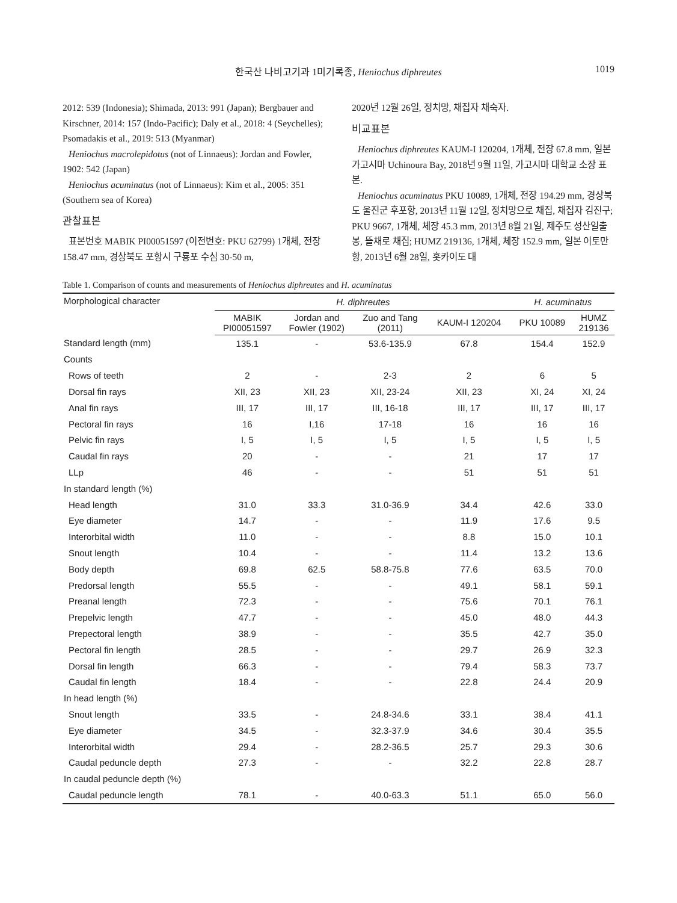한국산 나비고기과 1미기록종, Heniochus diphreutes
1019
2012: 539 (Indonesia); Shimada, 2013: 991 (Japan); Bergbauer and Kirschner, 2014: 157 (Indo-Pacific); Daly et al., 2018: 4 (Seychelles); Psomadakis et al., 2019: 513 (Myanmar)
Heniochus macrolepidotus (not of Linnaeus): Jordan and Fowler, 1902: 542 (Japan)
Heniochus acuminatus (not of Linnaeus): Kim et al., 2005: 351 (Southern sea of Korea)
관찰표본
표본번호 MABIK PI00051597 (이전번호: PKU 62799) 1개체, 전장 158.47 mm, 경상북도 포항시 구룡포 수심 30-50 m,
2020년 12월 26일, 정치망, 채집자 채숙자.
비교표본
Heniochus diphreutes KAUM-I 120204, 1개체, 전장 67.8 mm, 일본 가고시마 Uchinoura Bay, 2018년 9월 11일, 가고시마 대학교 소장 표본.
Heniochus acuminatus PKU 10089, 1개체, 전장 194.29 mm, 경상북도 울진군 후포항, 2013년 11월 12일, 정치망으로 채집, 채집자 김진구; PKU 9667, 1개체, 체장 45.3 mm, 2013년 8월 21일, 제주도 성산일출봉, 뜰채로 채집; HUMZ 219136, 1개체, 체장 152.9 mm, 일본 이토만항, 2013년 6월 28일, 홋카이도 대
Table 1. Comparison of counts and measurements of Heniochus diphreutes and H. acuminatus
| Morphological character | H. diphreutes | | | | H. acuminatus | |
| --- | --- | --- | --- | --- | --- | --- |
| | MABIK PI00051597 | Jordan and Fowler (1902) | Zuo and Tang (2011) | KAUM-I 120204 | PKU 10089 | HUMZ 219136 |
| Standard length (mm) | 135.1 | - | 53.6-135.9 | 67.8 | 154.4 | 152.9 |
| Counts | | | | | | |
| Rows of teeth | 2 | - | 2-3 | 2 | 6 | 5 |
| Dorsal fin rays | XII, 23 | XII, 23 | XII, 23-24 | XII, 23 | XI, 24 | XI, 24 |
| Anal fin rays | III, 17 | III, 17 | III, 16-18 | III, 17 | III, 17 | III, 17 |
| Pectoral fin rays | 16 | I,16 | 17-18 | 16 | 16 | 16 |
| Pelvic fin rays | I, 5 | I, 5 | I, 5 | I, 5 | I, 5 | I, 5 |
| Caudal fin rays | 20 | - | - | 21 | 17 | 17 |
| LLp | 46 | - | - | 51 | 51 | 51 |
| In standard length (%) | | | | | | |
| Head length | 31.0 | 33.3 | 31.0-36.9 | 34.4 | 42.6 | 33.0 |
| Eye diameter | 14.7 | - | - | 11.9 | 17.6 | 9.5 |
| Interorbital width | 11.0 | - | - | 8.8 | 15.0 | 10.1 |
| Snout length | 10.4 | - | - | 11.4 | 13.2 | 13.6 |
| Body depth | 69.8 | 62.5 | 58.8-75.8 | 77.6 | 63.5 | 70.0 |
| Predorsal length | 55.5 | - | - | 49.1 | 58.1 | 59.1 |
| Preanal length | 72.3 | - | - | 75.6 | 70.1 | 76.1 |
| Prepelvic length | 47.7 | - | - | 45.0 | 48.0 | 44.3 |
| Prepectoral length | 38.9 | - | - | 35.5 | 42.7 | 35.0 |
| Pectoral fin length | 28.5 | - | - | 29.7 | 26.9 | 32.3 |
| Dorsal fin length | 66.3 | - | - | 79.4 | 58.3 | 73.7 |
| Caudal fin length | 18.4 | - | - | 22.8 | 24.4 | 20.9 |
| In head length (%) | | | | | | |
| Snout length | 33.5 | - | 24.8-34.6 | 33.1 | 38.4 | 41.1 |
| Eye diameter | 34.5 | - | 32.3-37.9 | 34.6 | 30.4 | 35.5 |
| Interorbital width | 29.4 | - | 28.2-36.5 | 25.7 | 29.3 | 30.6 |
| Caudal peduncle depth | 27.3 | - | - | 32.2 | 22.8 | 28.7 |
| In caudal peduncle depth (%) | | | | | | |
| Caudal peduncle length | 78.1 | - | 40.0-63.3 | 51.1 | 65.0 | 56.0 |